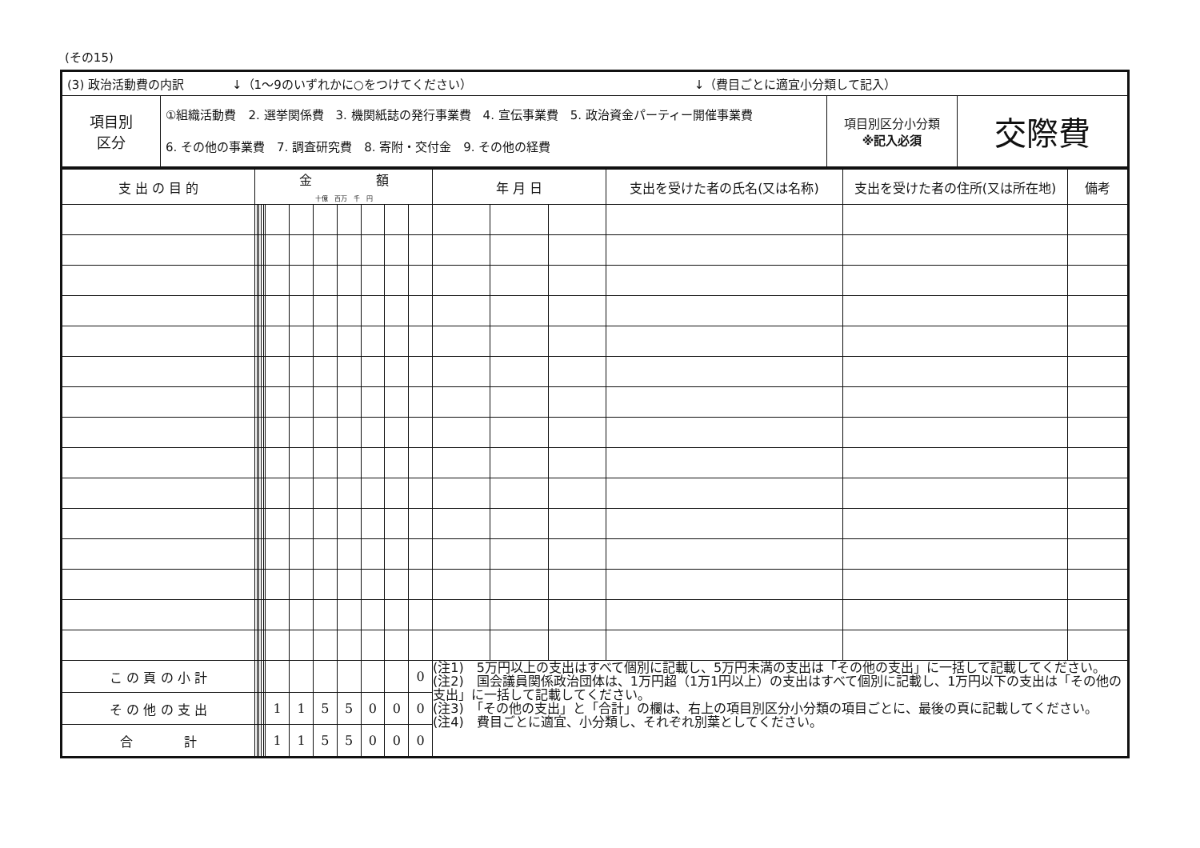(その15)
| (3) 政治活動費の内訳 ↓（1～9のいずれかに○をつけてください） ↓（費目ごとに適宜小分類して記入） | | | |
| 項目別 区分 | ①組織活動費 2. 選挙関係費 3. 機関紙誌の発行事業費 4. 宣伝事業費 5. 政治資金パーティー開催事業費 6. その他の事業費 7. 調査研究費 8. 寄附・交付金 9. その他の経費 | 項目別区分小分類 ※記入必須 | 交際費 |
| 支 出 の 目 的 | 金 額 十億 百万 千 円 | | | | | | | | | | | | 年 月 日 | | | 支出を受けた者の氏名(又は名称) | 支出を受けた者の住所(又は所在地) | 備考 |
| --- | --- | --- | --- | --- | --- | --- | --- | --- | --- | --- | --- | --- | --- | --- | --- | --- | --- | --- |
| こ の 頁 の 小 計 | | | | | | | | | | | | 0 | (注1) 5万円以上の支出はすべて個別に記載し、5万円未満の支出は「その他の支出」に一括して記載してください。 (注2) 国会議員関係政治団体は、1万円超（1万1円以上）の支出はすべて個別に記載し、1万円以下の支出は「その他の支出」に一括して記載してください。 (注3) 「その他の支出」と「合計」の欄は、右上の項目別区分小分類の項目ごとに、最後の頁に記載してください。 (注4) 費目ごとに適宜、小分類し、それぞれ別葉としてください。 | | | | | |
| そ の 他 の 支 出 | | | | | | 1 | 1 | 5 | 5 | 0 | 0 | 0 | | | | | | |
| 合 計 | | | | | | 1 | 1 | 5 | 5 | 0 | 0 | 0 | | | | | | |